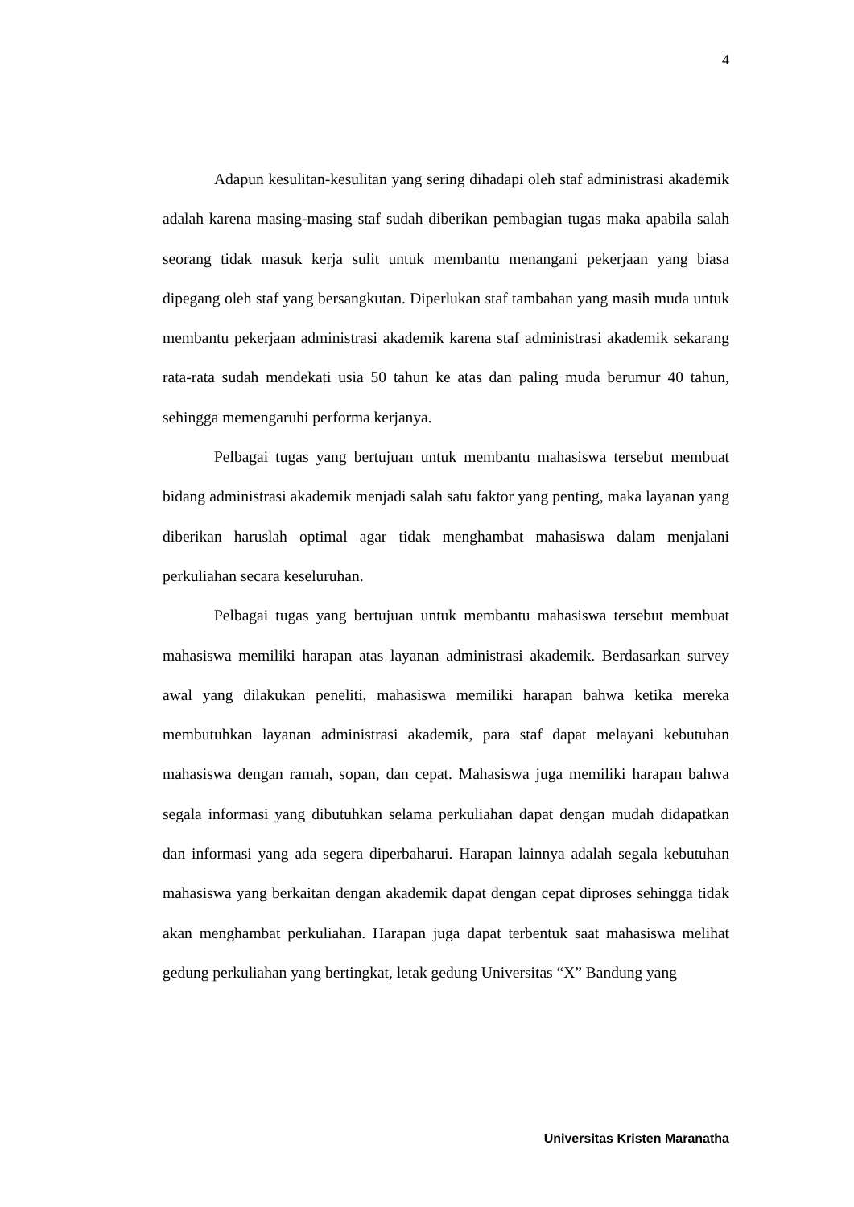4
Adapun kesulitan-kesulitan yang sering dihadapi oleh staf administrasi akademik adalah karena masing-masing staf sudah diberikan pembagian tugas maka apabila salah seorang tidak masuk kerja sulit untuk membantu menangani pekerjaan yang biasa dipegang oleh staf yang bersangkutan. Diperlukan staf tambahan yang masih muda untuk membantu pekerjaan administrasi akademik karena staf administrasi akademik sekarang rata-rata sudah mendekati usia 50 tahun ke atas dan paling muda berumur 40 tahun, sehingga memengaruhi performa kerjanya.
Pelbagai tugas yang bertujuan untuk membantu mahasiswa tersebut membuat bidang administrasi akademik menjadi salah satu faktor yang penting, maka layanan yang diberikan haruslah optimal agar tidak menghambat mahasiswa dalam menjalani perkuliahan secara keseluruhan.
Pelbagai tugas yang bertujuan untuk membantu mahasiswa tersebut membuat mahasiswa memiliki harapan atas layanan administrasi akademik. Berdasarkan survey awal yang dilakukan peneliti, mahasiswa memiliki harapan bahwa ketika mereka membutuhkan layanan administrasi akademik, para staf dapat melayani kebutuhan mahasiswa dengan ramah, sopan, dan cepat. Mahasiswa juga memiliki harapan bahwa segala informasi yang dibutuhkan selama perkuliahan dapat dengan mudah didapatkan dan informasi yang ada segera diperbaharui. Harapan lainnya adalah segala kebutuhan mahasiswa yang berkaitan dengan akademik dapat dengan cepat diproses sehingga tidak akan menghambat perkuliahan. Harapan juga dapat terbentuk saat mahasiswa melihat gedung perkuliahan yang bertingkat, letak gedung Universitas “X” Bandung yang
Universitas Kristen Maranatha